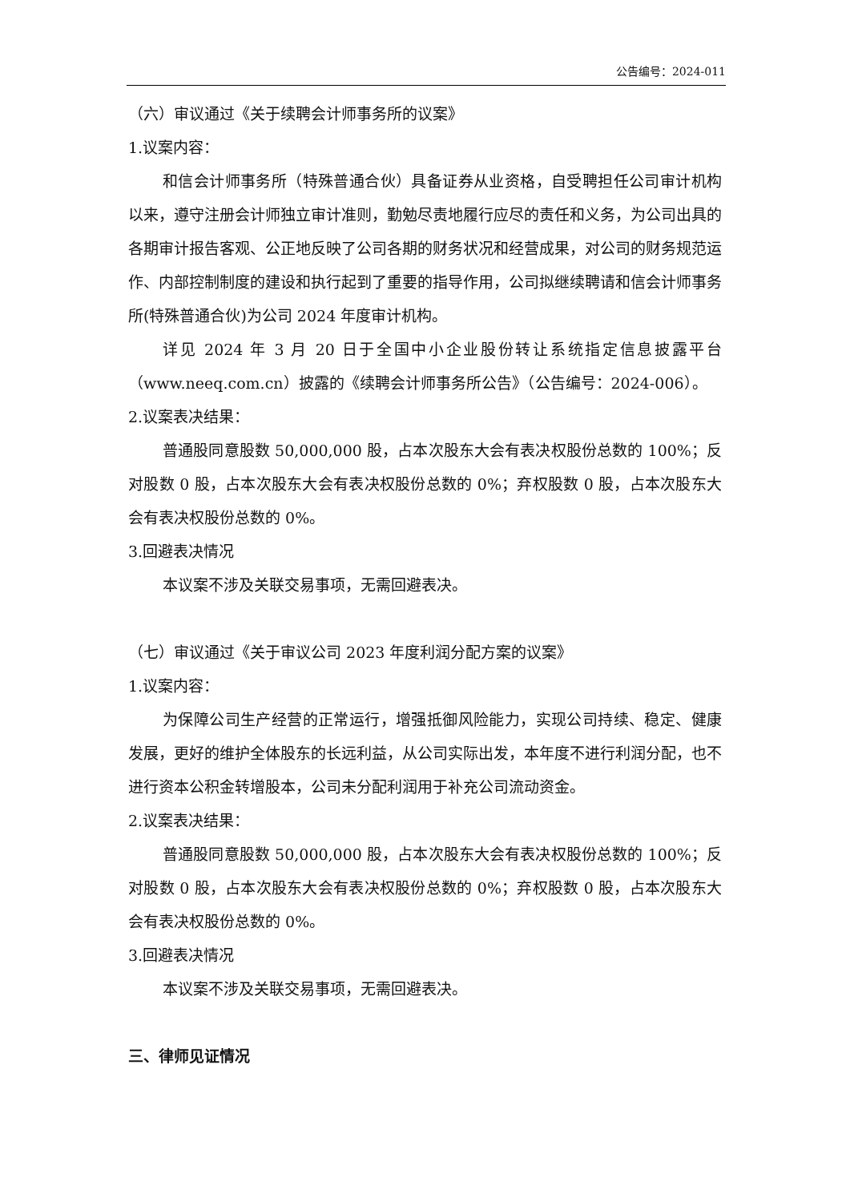公告编号：2024-011
（六）审议通过《关于续聘会计师事务所的议案》
1.议案内容：
和信会计师事务所（特殊普通合伙）具备证券从业资格，自受聘担任公司审计机构以来，遵守注册会计师独立审计准则，勤勉尽责地履行应尽的责任和义务，为公司出具的各期审计报告客观、公正地反映了公司各期的财务状况和经营成果，对公司的财务规范运作、内部控制制度的建设和执行起到了重要的指导作用，公司拟继续聘请和信会计师事务所(特殊普通合伙)为公司 2024 年度审计机构。
详见 2024 年 3 月 20 日于全国中小企业股份转让系统指定信息披露平台（www.neeq.com.cn）披露的《续聘会计师事务所公告》（公告编号：2024-006）。
2.议案表决结果：
普通股同意股数 50,000,000 股，占本次股东大会有表决权股份总数的 100%；反对股数 0 股，占本次股东大会有表决权股份总数的 0%；弃权股数 0 股，占本次股东大会有表决权股份总数的 0%。
3.回避表决情况
本议案不涉及关联交易事项，无需回避表决。
（七）审议通过《关于审议公司 2023 年度利润分配方案的议案》
1.议案内容：
为保障公司生产经营的正常运行，增强抵御风险能力，实现公司持续、稳定、健康发展，更好的维护全体股东的长远利益，从公司实际出发，本年度不进行利润分配，也不进行资本公积金转增股本，公司未分配利润用于补充公司流动资金。
2.议案表决结果：
普通股同意股数 50,000,000 股，占本次股东大会有表决权股份总数的 100%；反对股数 0 股，占本次股东大会有表决权股份总数的 0%；弃权股数 0 股，占本次股东大会有表决权股份总数的 0%。
3.回避表决情况
本议案不涉及关联交易事项，无需回避表决。
三、律师见证情况